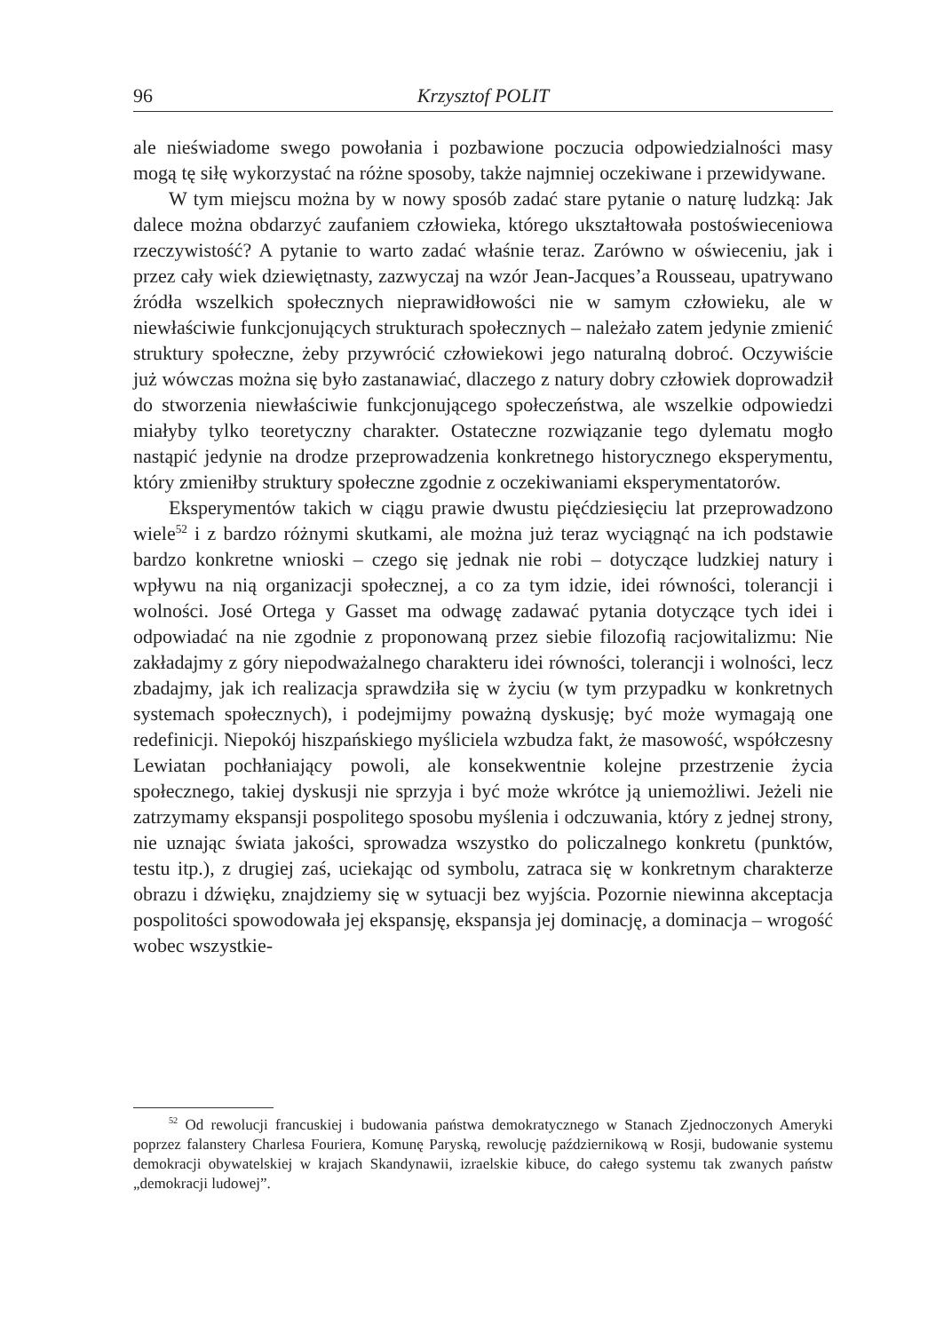96 Krzysztof POLIT
ale nieświadome swego powołania i pozbawione poczucia odpowiedzialności masy mogą tę siłę wykorzystać na różne sposoby, także najmniej oczekiwane i przewidywane.
W tym miejscu można by w nowy sposób zadać stare pytanie o naturę ludzką: Jak dalece można obdarzyć zaufaniem człowieka, którego ukształtowała postoświeceniowa rzeczywistość? A pytanie to warto zadać właśnie teraz. Zarówno w oświeceniu, jak i przez cały wiek dziewiętnasty, zazwyczaj na wzór Jean-Jacques’a Rousseau, upatrywano źródła wszelkich społecznych nieprawidłowości nie w samym człowieku, ale w niewłaściwie funkcjonujących strukturach społecznych – należało zatem jedynie zmienić struktury społeczne, żeby przywrócić człowiekowi jego naturalną dobroć. Oczywiście już wówczas można się było zastanawiać, dlaczego z natury dobry człowiek doprowadził do stworzenia niewłaściwie funkcjonującego społeczeństwa, ale wszelkie odpowiedzi miałyby tylko teoretyczny charakter. Ostateczne rozwiązanie tego dylematu mogło nastąpić jedynie na drodze przeprowadzenia konkretnego historycznego eksperymentu, który zmieniłby struktury społeczne zgodnie z oczekiwaniami eksperymentatorów.
Eksperymentów takich w ciągu prawie dwustu pięćdziesięciu lat przeprowadzono wiele<sup>52</sup> i z bardzo różnymi skutkami, ale można już teraz wyciągnąć na ich podstawie bardzo konkretne wnioski – czego się jednak nie robi – dotyczące ludzkiej natury i wpływu na nią organizacji społecznej, a co za tym idzie, idei równości, tolerancji i wolności. José Ortega y Gasset ma odwagę zadawać pytania dotyczące tych idei i odpowiadać na nie zgodnie z proponowaną przez siebie filozofią racjowitalizmu: Nie zakładajmy z góry niepodważalnego charakteru idei równości, tolerancji i wolności, lecz zbadajmy, jak ich realizacja sprawdziła się w życiu (w tym przypadku w konkretnych systemach społecznych), i podejmijmy poważną dyskusję; być może wymagają one redefinicji. Niepokój hiszpańskiego myśliciela wzbudza fakt, że masowość, współczesny Lewiatan pochłaniający powoli, ale konsekwentnie kolejne przestrzenie życia społecznego, takiej dyskusji nie sprzyja i być może wkrótce ją uniemożliwi. Jeżeli nie zatrzymamy ekspansji pospolitego sposobu myślenia i odczuwania, który z jednej strony, nie uznając świata jakości, sprowadza wszystko do policzalnego konkretu (punktów, testu itp.), z drugiej zaś, uciekając od symbolu, zatraca się w konkretnym charakterze obrazu i dźwięku, znajdziemy się w sytuacji bez wyjścia. Pozornie niewinna akceptacja pospolitości spowodowała jej ekspansję, ekspansja jej dominację, a dominacja – wrogość wobec wszystkie-
<sup>52</sup> Od rewolucji francuskiej i budowania państwa demokratycznego w Stanach Zjednoczonych Ameryki poprzez falanstery Charlesa Fouriera, Komunę Paryską, rewolucję październikową w Rosji, budowanie systemu demokracji obywatelskiej w krajach Skandynawii, izraelskie kibuce, do całego systemu tak zwanych państw „demokracji ludowej”.